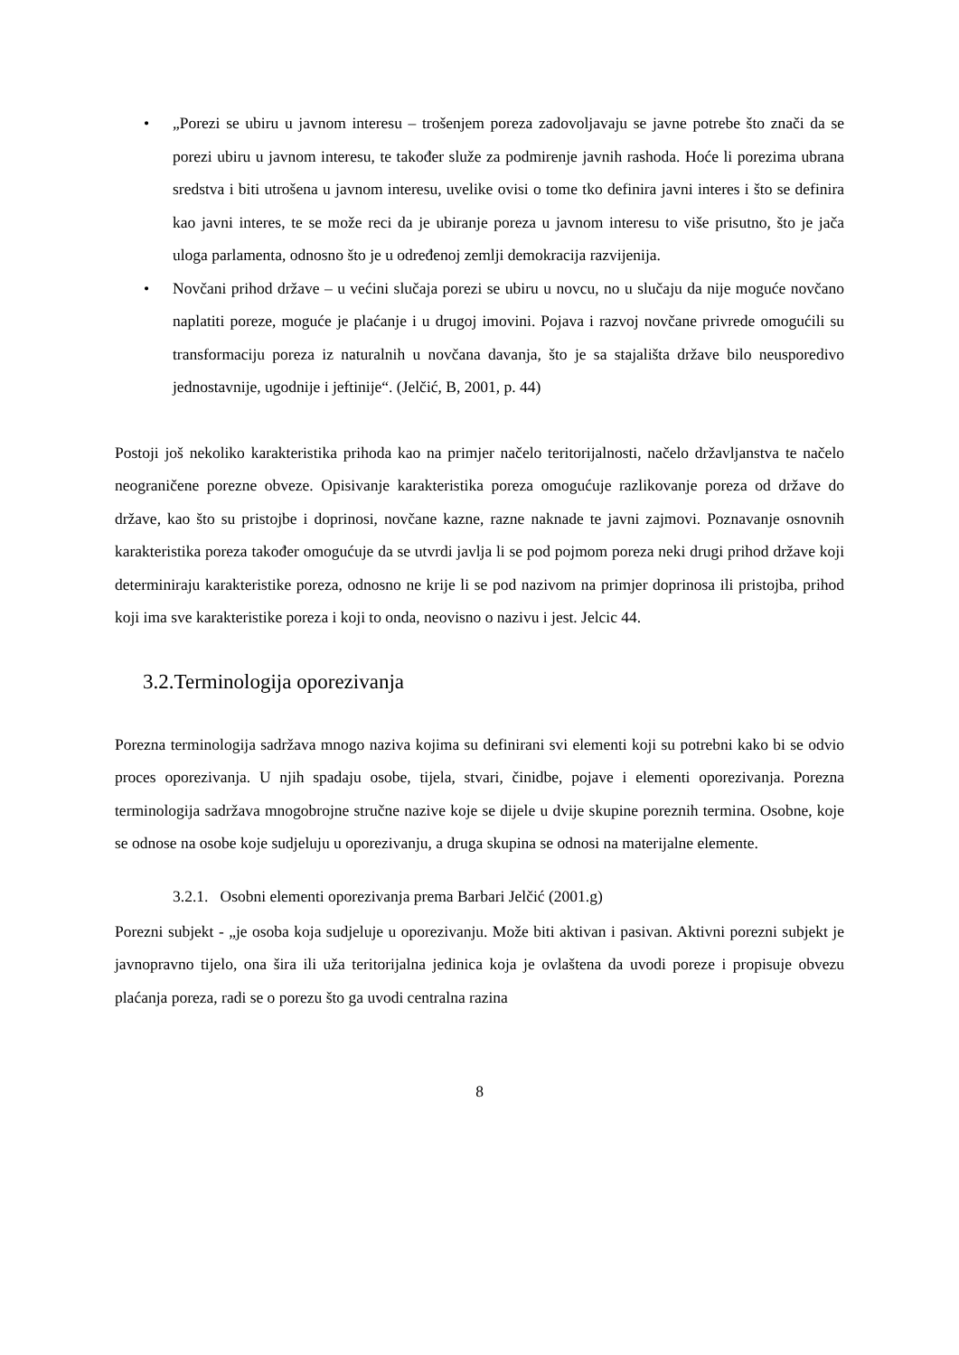• „Porezi se ubiru u javnom interesu – trošenjem poreza zadovoljavaju se javne potrebe što znači da se porezi ubiru u javnom interesu, te također služe za podmirenje javnih rashoda. Hoće li porezima ubrana sredstva i biti utrošena u javnom interesu, uvelike ovisi o tome tko definira javni interes i što se definira kao javni interes, te se može reci da je ubiranje poreza u javnom interesu to više prisutno, što je jača uloga parlamenta, odnosno što je u određenoj zemlji demokracija razvijenija.
• Novčani prihod države – u većini slučaja porezi se ubiru u novcu, no u slučaju da nije moguće novčano naplatiti poreze, moguće je plaćanje i u drugoj imovini. Pojava i razvoj novčane privrede omogućili su transformaciju poreza iz naturalnih u novčana davanja, što je sa stajališta države bilo neusporedivo jednostavnije, ugodnije i jeftinije“. (Jelčić, B, 2001, p. 44)
Postoji još nekoliko karakteristika prihoda kao na primjer načelo teritorijalnosti, načelo državljanstva te načelo neograničene porezne obveze. Opisivanje karakteristika poreza omogućuje razlikovanje poreza od države do države, kao što su pristojbe i doprinosi, novčane kazne, razne naknade te javni zajmovi. Poznavanje osnovnih karakteristika poreza također omogućuje da se utvrdi javlja li se pod pojmom poreza neki drugi prihod države koji determiniraju karakteristike poreza, odnosno ne krije li se pod nazivom na primjer doprinosa ili pristojba, prihod koji ima sve karakteristike poreza i koji to onda, neovisno o nazivu i jest. Jelcic 44.
3.2.Terminologija oporezivanja
Porezna terminologija sadržava mnogo naziva kojima su definirani svi elementi koji su potrebni kako bi se odvio proces oporezivanja. U njih spadaju osobe, tijela, stvari, činidbe, pojave i elementi oporezivanja. Porezna terminologija sadržava mnogobrojne stručne nazive koje se dijele u dvije skupine poreznih termina. Osobne, koje se odnose na osobe koje sudjeluju u oporezivanju, a druga skupina se odnosi na materijalne elemente.
3.2.1. Osobni elementi oporezivanja prema Barbari Jelčić (2001.g)
Porezni subjekt - „je osoba koja sudjeluje u oporezivanju. Može biti aktivan i pasivan. Aktivni porezni subjekt je javnopravno tijelo, ona šira ili uža teritorijalna jedinica koja je ovlaštena da uvodi poreze i propisuje obvezu plaćanja poreza, radi se o porezu što ga uvodi centralna razina
8